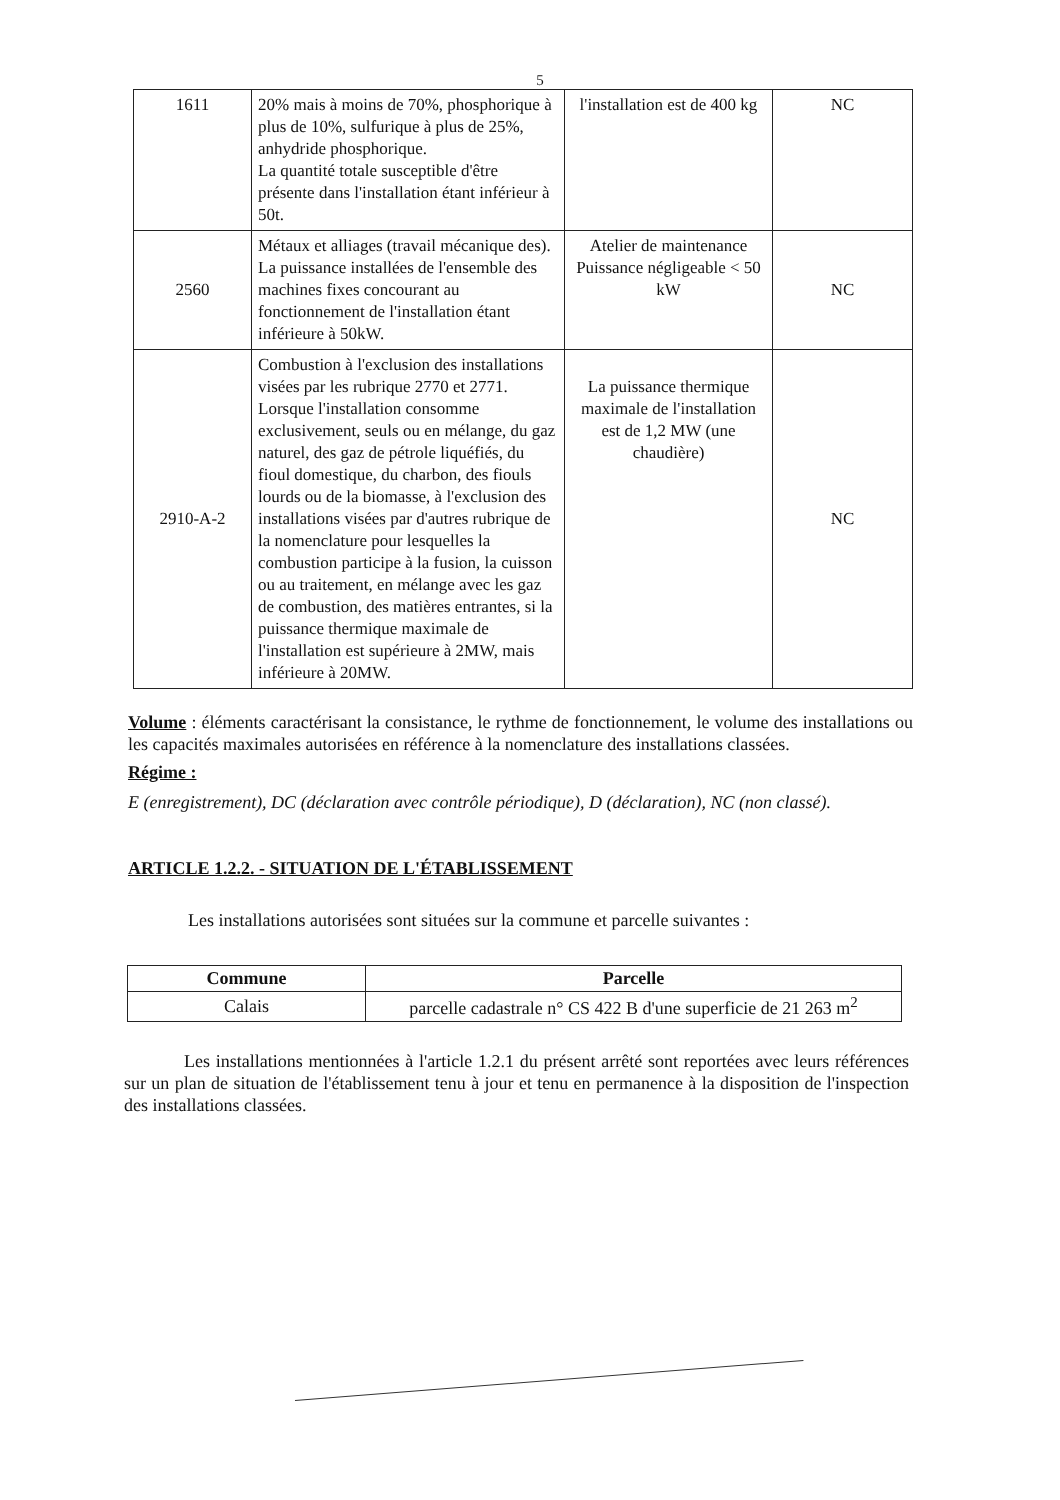5
| 1611 | 20% mais à moins de 70%, phosphorique à plus de 10%, sulfurique à plus de 25%, anhydride phosphorique. La quantité totale susceptible d'être présente dans l'installation étant inférieur à 50t. | l'installation est de 400 kg | NC |
| 2560 | Métaux et alliages (travail mécanique des). La puissance installées de l'ensemble des machines fixes concourant au fonctionnement de l'installation étant inférieure à 50kW. | Atelier de maintenance Puissance négligeable < 50 kW | NC |
| 2910-A-2 | Combustion à l'exclusion des installations visées par les rubrique 2770 et 2771. Lorsque l'installation consomme exclusivement, seuls ou en mélange, du gaz naturel, des gaz de pétrole liquéfiés, du fioul domestique, du charbon, des fiouls lourds ou de la biomasse, à l'exclusion des installations visées par d'autres rubrique de la nomenclature pour lesquelles la combustion participe à la fusion, la cuisson ou au traitement, en mélange avec les gaz de combustion, des matières entrantes, si la puissance thermique maximale de l'installation est supérieure à 2MW, mais inférieure à 20MW. | La puissance thermique maximale de l'installation est de 1,2 MW (une chaudière) | NC |
Volume : éléments caractérisant la consistance, le rythme de fonctionnement, le volume des installations ou les capacités maximales autorisées en référence à la nomenclature des installations classées.
Régime :
E (enregistrement), DC (déclaration avec contrôle périodique), D (déclaration), NC (non classé).
ARTICLE 1.2.2. - SITUATION DE L'ÉTABLISSEMENT
Les installations autorisées sont situées sur la commune et parcelle suivantes :
| Commune | Parcelle |
| --- | --- |
| Calais | parcelle cadastrale n° CS 422 B d'une superficie de 21 263 m<sup>2</sup> |
Les installations mentionnées à l'article 1.2.1 du présent arrêté sont reportées avec leurs références sur un plan de situation de l'établissement tenu à jour et tenu en permanence à la disposition de l'inspection des installations classées.